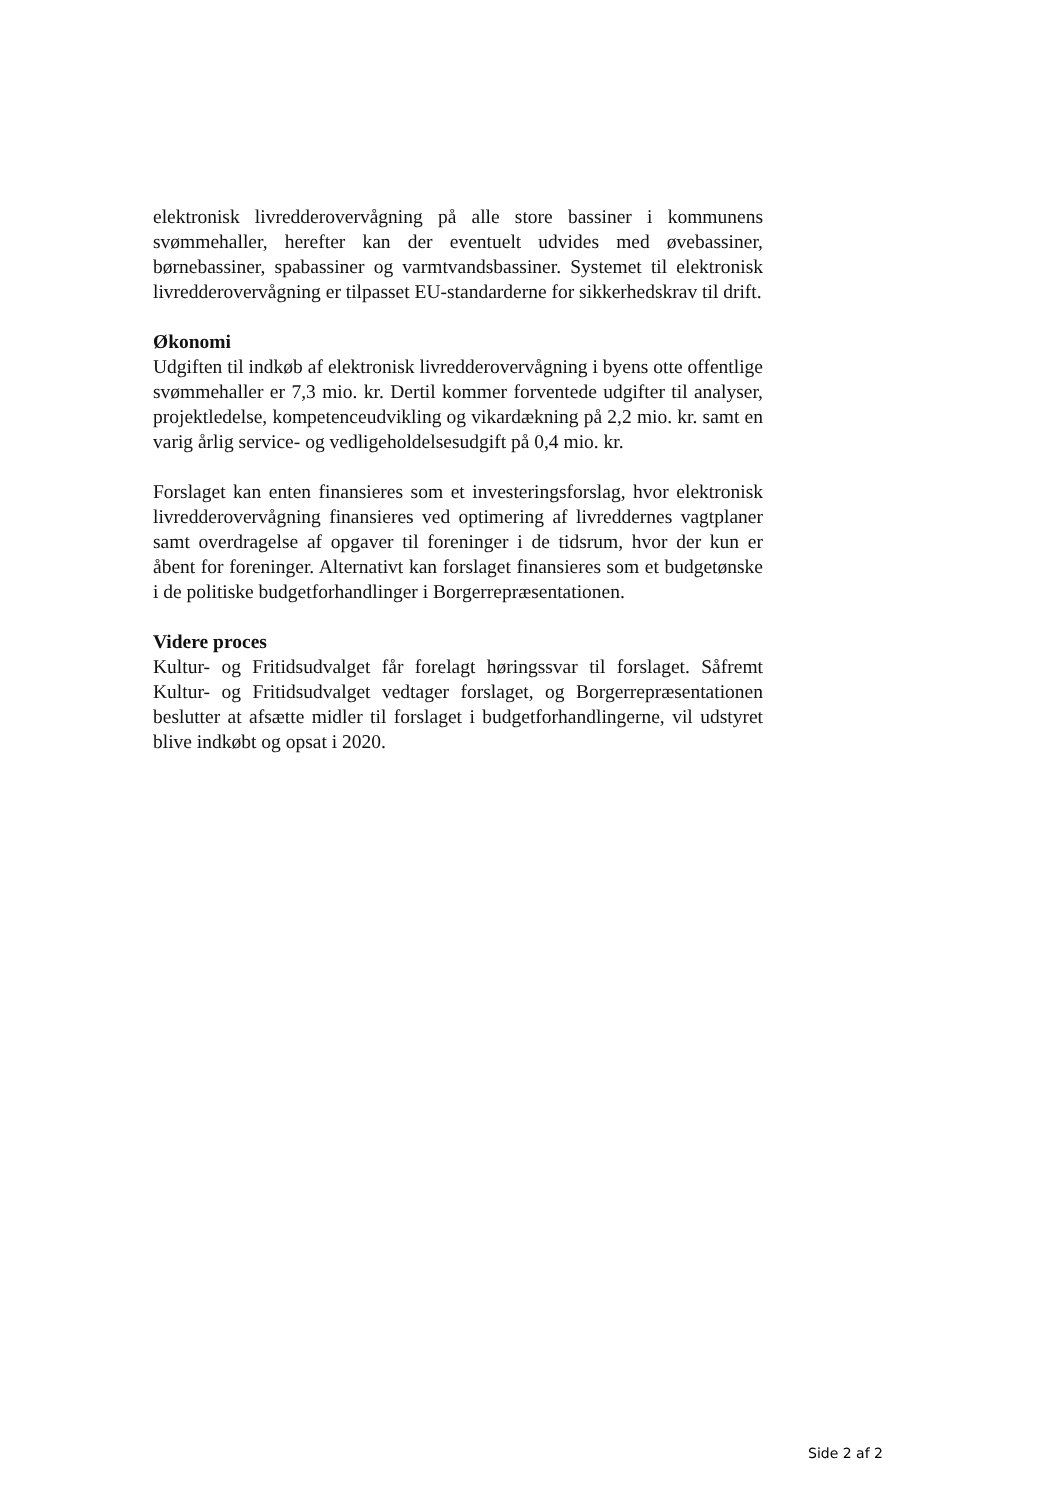elektronisk livredderovervågning på alle store bassiner i kommunens svømmehaller, herefter kan der eventuelt udvides med øvebassiner, børnebassiner, spabassiner og varmtvandsbassiner. Systemet til elektronisk livredderovervågning er tilpasset EU-standarderne for sikkerhedskrav til drift.
Økonomi
Udgiften til indkøb af elektronisk livredderovervågning i byens otte offentlige svømmehaller er 7,3 mio. kr. Dertil kommer forventede udgifter til analyser, projektledelse, kompetenceudvikling og vikardækning på 2,2 mio. kr. samt en varig årlig service- og vedligeholdelsesudgift på 0,4 mio. kr.
Forslaget kan enten finansieres som et investeringsforslag, hvor elektronisk livredderovervågning finansieres ved optimering af livreddernes vagtplaner samt overdragelse af opgaver til foreninger i de tidsrum, hvor der kun er åbent for foreninger. Alternativt kan forslaget finansieres som et budgetønske i de politiske budgetforhandlinger i Borgerrepræsentationen.
Videre proces
Kultur- og Fritidsudvalget får forelagt høringssvar til forslaget. Såfremt Kultur- og Fritidsudvalget vedtager forslaget, og Borgerrepræsentationen beslutter at afsætte midler til forslaget i budgetforhandlingerne, vil udstyret blive indkøbt og opsat i 2020.
Side 2 af 2